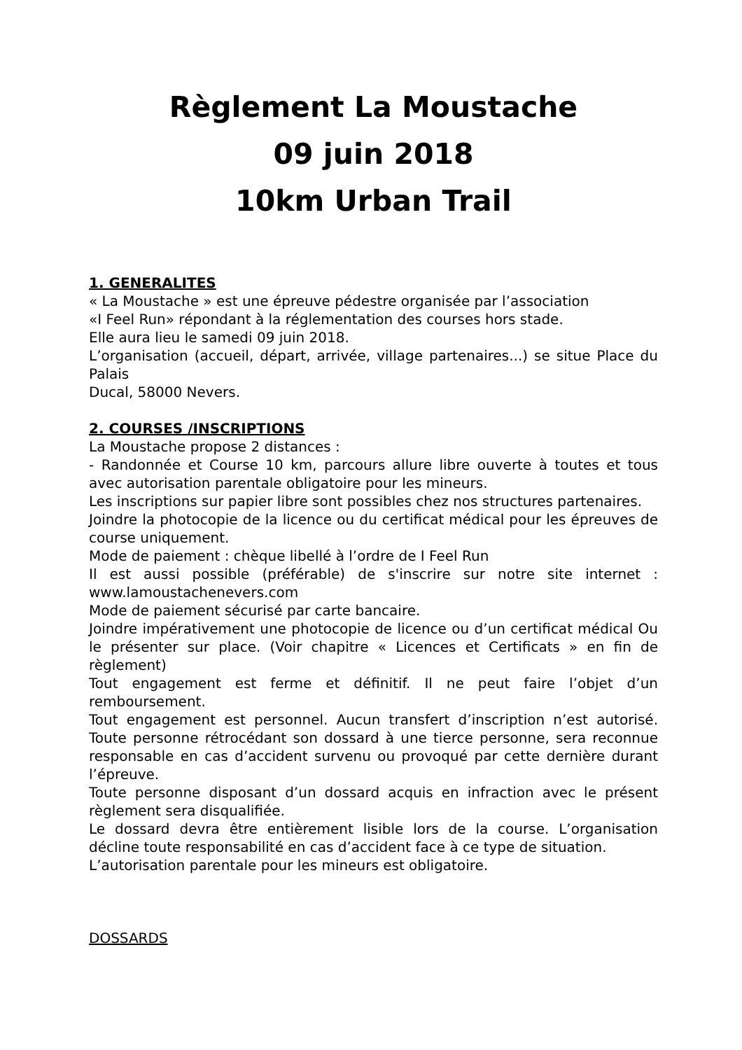Règlement La Moustache
09 juin 2018
10km Urban Trail
1. GENERALITES
« La Moustache » est une épreuve pédestre organisée par l’association
«I Feel Run» répondant à la réglementation des courses hors stade.
Elle aura lieu le samedi 09 juin 2018.
L’organisation (accueil, départ, arrivée, village partenaires...) se situe Place du Palais
Ducal, 58000 Nevers.
2. COURSES /INSCRIPTIONS
La Moustache propose 2 distances :
- Randonnée et Course 10 km, parcours allure libre ouverte à toutes et tous avec autorisation parentale obligatoire pour les mineurs.
Les inscriptions sur papier libre sont possibles chez nos structures partenaires.
Joindre la photocopie de la licence ou du certificat médical pour les épreuves de course uniquement.
Mode de paiement : chèque libellé à l’ordre de I Feel Run
Il est aussi possible (préférable) de s'inscrire sur notre site internet : www.lamoustachenevers.com
Mode de paiement sécurisé par carte bancaire.
Joindre impérativement une photocopie de licence ou d’un certificat médical Ou le présenter sur place. (Voir chapitre « Licences et Certificats » en fin de règlement)
Tout engagement est ferme et définitif. Il ne peut faire l’objet d’un remboursement.
Tout engagement est personnel. Aucun transfert d’inscription n’est autorisé. Toute personne rétrocédant son dossard à une tierce personne, sera reconnue responsable en cas d’accident survenu ou provoqué par cette dernière durant l’épreuve.
Toute personne disposant d’un dossard acquis en infraction avec le présent règlement sera disqualifiée.
Le dossard devra être entièrement lisible lors de la course. L’organisation décline toute responsabilité en cas d’accident face à ce type de situation.
L’autorisation parentale pour les mineurs est obligatoire.
DOSSARDS